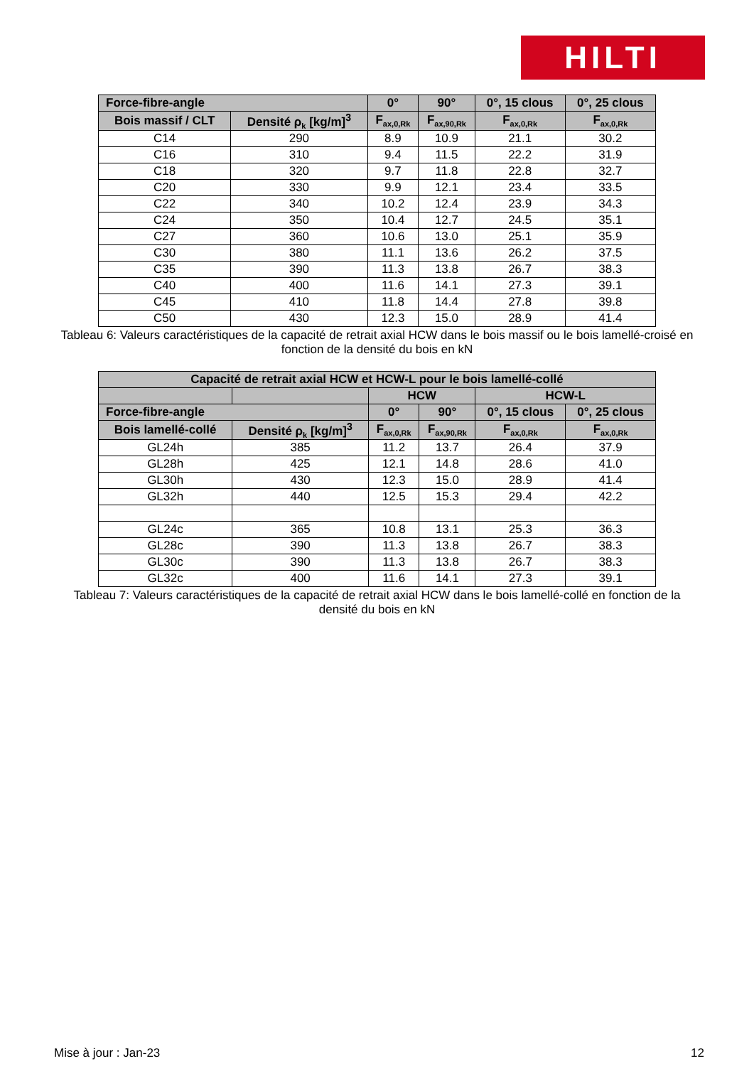HILTI
| Force-fibre-angle | | 0° | 90° | 0°, 15 clous | 0°, 25 clous |
| --- | --- | --- | --- | --- | --- |
| Bois massif / CLT | Densité ρ<sub>k</sub> [kg/m]<sup>3</sup> | F<sub>ax,0,Rk</sub> | F<sub>ax,90,Rk</sub> | F<sub>ax,0,Rk</sub> | F<sub>ax,0,Rk</sub> |
| C14 | 290 | 8.9 | 10.9 | 21.1 | 30.2 |
| C16 | 310 | 9.4 | 11.5 | 22.2 | 31.9 |
| C18 | 320 | 9.7 | 11.8 | 22.8 | 32.7 |
| C20 | 330 | 9.9 | 12.1 | 23.4 | 33.5 |
| C22 | 340 | 10.2 | 12.4 | 23.9 | 34.3 |
| C24 | 350 | 10.4 | 12.7 | 24.5 | 35.1 |
| C27 | 360 | 10.6 | 13.0 | 25.1 | 35.9 |
| C30 | 380 | 11.1 | 13.6 | 26.2 | 37.5 |
| C35 | 390 | 11.3 | 13.8 | 26.7 | 38.3 |
| C40 | 400 | 11.6 | 14.1 | 27.3 | 39.1 |
| C45 | 410 | 11.8 | 14.4 | 27.8 | 39.8 |
| C50 | 430 | 12.3 | 15.0 | 28.9 | 41.4 |
Tableau 6: Valeurs caractéristiques de la capacité de retrait axial HCW dans le bois massif ou le bois lamellé-croisé en fonction de la densité du bois en kN
| Capacité de retrait axial HCW et HCW-L pour le bois lamellé-collé | | | | | |
| --- | --- | --- | --- | --- | --- |
| | | HCW | | HCW-L | |
| Force-fibre-angle | | 0° | 90° | 0°, 15 clous | 0°, 25 clous |
| Bois lamellé-collé | Densité ρ<sub>k</sub> [kg/m]<sup>3</sup> | F<sub>ax,0,Rk</sub> | F<sub>ax,90,Rk</sub> | F<sub>ax,0,Rk</sub> | F<sub>ax,0,Rk</sub> |
| GL24h | 385 | 11.2 | 13.7 | 26.4 | 37.9 |
| GL28h | 425 | 12.1 | 14.8 | 28.6 | 41.0 |
| GL30h | 430 | 12.3 | 15.0 | 28.9 | 41.4 |
| GL32h | 440 | 12.5 | 15.3 | 29.4 | 42.2 |
| GL24c | 365 | 10.8 | 13.1 | 25.3 | 36.3 |
| GL28c | 390 | 11.3 | 13.8 | 26.7 | 38.3 |
| GL30c | 390 | 11.3 | 13.8 | 26.7 | 38.3 |
| GL32c | 400 | 11.6 | 14.1 | 27.3 | 39.1 |
Tableau 7: Valeurs caractéristiques de la capacité de retrait axial HCW dans le bois lamellé-collé en fonction de la densité du bois en kN
Mise à jour : Jan-23 12